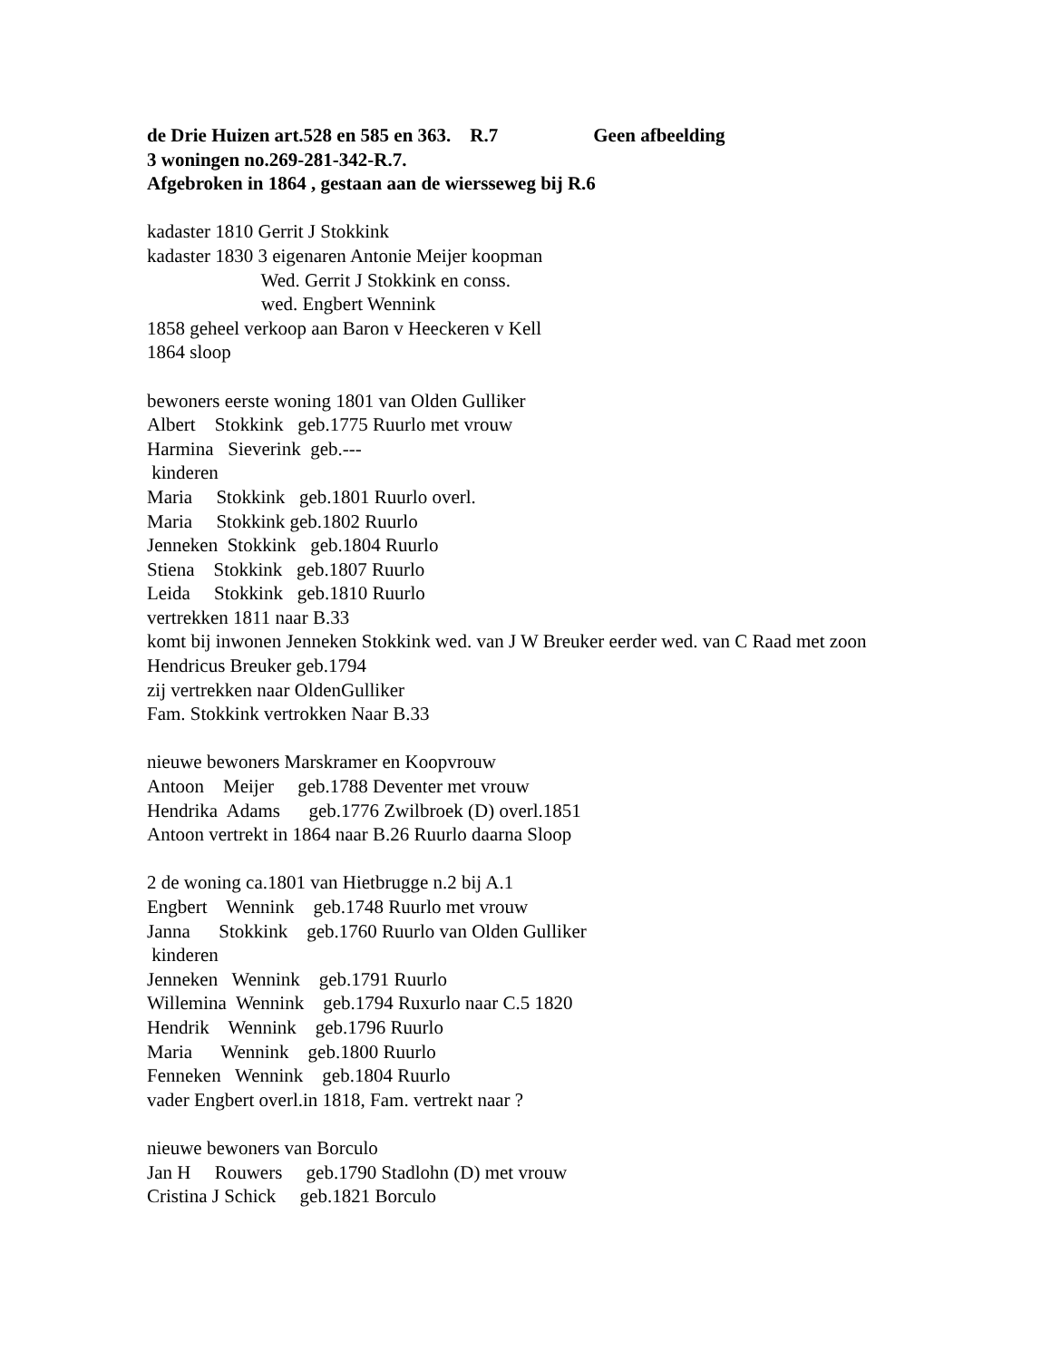de Drie Huizen art.528 en 585 en 363.    R.7                    Geen afbeelding
3 woningen no.269-281-342-R.7.
Afgebroken in 1864 , gestaan aan de wiersseweg bij R.6
kadaster 1810 Gerrit J Stokkink
kadaster 1830 3 eigenaren Antonie Meijer koopman
                        Wed. Gerrit J Stokkink en conss.
                        wed. Engbert Wennink
1858 geheel verkoop aan Baron v Heeckeren v Kell
1864 sloop

bewoners eerste woning 1801 van Olden Gulliker
Albert    Stokkink   geb.1775 Ruurlo met vrouw
Harmina   Sieverink  geb.---
 kinderen
Maria     Stokkink   geb.1801 Ruurlo overl.
Maria     Stokkink geb.1802 Ruurlo
Jenneken  Stokkink   geb.1804 Ruurlo
Stiena    Stokkink   geb.1807 Ruurlo
Leida     Stokkink   geb.1810 Ruurlo
vertrekken 1811 naar B.33
komt bij inwonen Jenneken Stokkink wed. van J W Breuker eerder wed. van C Raad met zoon
Hendricus Breuker geb.1794
zij vertrekken naar OldenGulliker
Fam. Stokkink vertrokken Naar B.33

nieuwe bewoners Marskramer en Koopvrouw
Antoon    Meijer     geb.1788 Deventer met vrouw
Hendrika  Adams      geb.1776 Zwilbroek (D) overl.1851
Antoon vertrekt in 1864 naar B.26 Ruurlo daarna Sloop

2 de woning ca.1801 van Hietbrugge n.2 bij A.1
Engbert    Wennink    geb.1748 Ruurlo met vrouw
Janna      Stokkink    geb.1760 Ruurlo van Olden Gulliker
 kinderen
Jenneken   Wennink    geb.1791 Ruurlo
Willemina  Wennink    geb.1794 Ruxurlo naar C.5 1820
Hendrik    Wennink    geb.1796 Ruurlo
Maria      Wennink    geb.1800 Ruurlo
Fenneken   Wennink    geb.1804 Ruurlo
vader Engbert overl.in 1818, Fam. vertrekt naar ?

nieuwe bewoners van Borculo
Jan H     Rouwers     geb.1790 Stadlohn (D) met vrouw
Cristina J Schick     geb.1821 Borculo